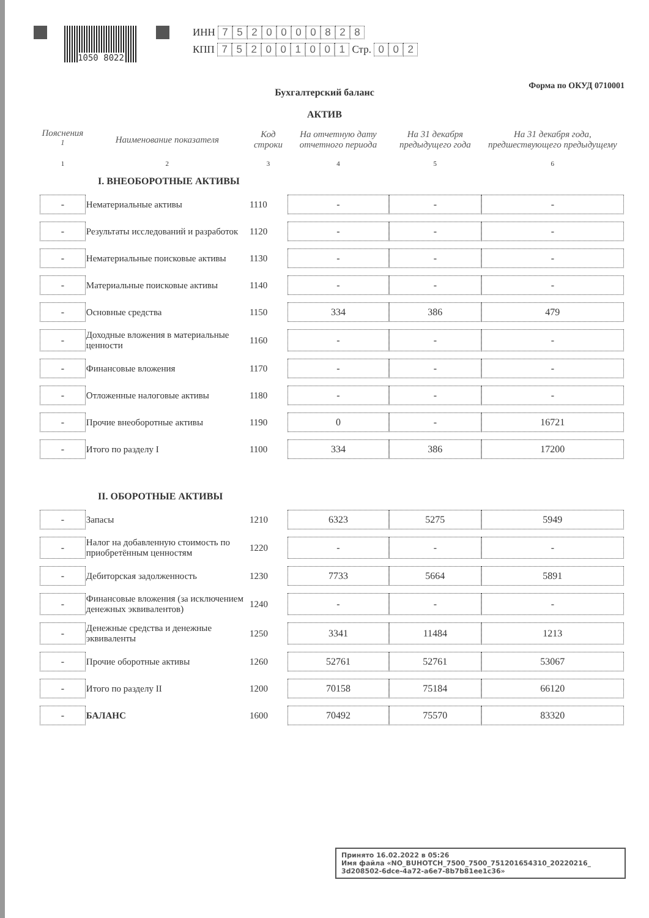1050 8022
ИНН 7520000828
КПП 752001001 Стр. 0 0 2
Форма по ОКУД 0710001
Бухгалтерский баланс
АКТИВ
| Пояснения <sup>1</sup> | Наименование показателя | Код строки | На отчетную дату отчетного периода | На 31 декабря предыдущего года | На 31 декабря года, предшествующего предыдущему |
| --- | --- | --- | --- | --- | --- |
| 1 | 2 | 3 | 4 | 5 | 6 |
| I. ВНЕОБОРОТНЫЕ АКТИВЫ | | | | | |
| - | Нематериальные активы | 1110 | - | - | - |
| - | Результаты исследований и разработок | 1120 | - | - | - |
| - | Нематериальные поисковые активы | 1130 | - | - | - |
| - | Материальные поисковые активы | 1140 | - | - | - |
| - | Основные средства | 1150 | 334 | 386 | 479 |
| - | Доходные вложения в материальные ценности | 1160 | - | - | - |
| - | Финансовые вложения | 1170 | - | - | - |
| - | Отложенные налоговые активы | 1180 | - | - | - |
| - | Прочие внеоборотные активы | 1190 | 0 | - | 16721 |
| - | Итого по разделу I | 1100 | 334 | 386 | 17200 |
| II. ОБОРОТНЫЕ АКТИВЫ | | | | | |
| - | Запасы | 1210 | 6323 | 5275 | 5949 |
| - | Налог на добавленную стоимость по приобретённым ценностям | 1220 | - | - | - |
| - | Дебиторская задолженность | 1230 | 7733 | 5664 | 5891 |
| - | Финансовые вложения (за исключением денежных эквивалентов) | 1240 | - | - | - |
| - | Денежные средства и денежные эквиваленты | 1250 | 3341 | 11484 | 1213 |
| - | Прочие оборотные активы | 1260 | 52761 | 52761 | 53067 |
| - | Итого по разделу II | 1200 | 70158 | 75184 | 66120 |
| - | БАЛАНС | 1600 | 70492 | 75570 | 83320 |
Принято 16.02.2022 в 05:26
Имя файла «NO_BUHOTCH_7500_7500_751201654310_20220216_ 3d208502-6dce-4a72-a6e7-8b7b81ee1c36»